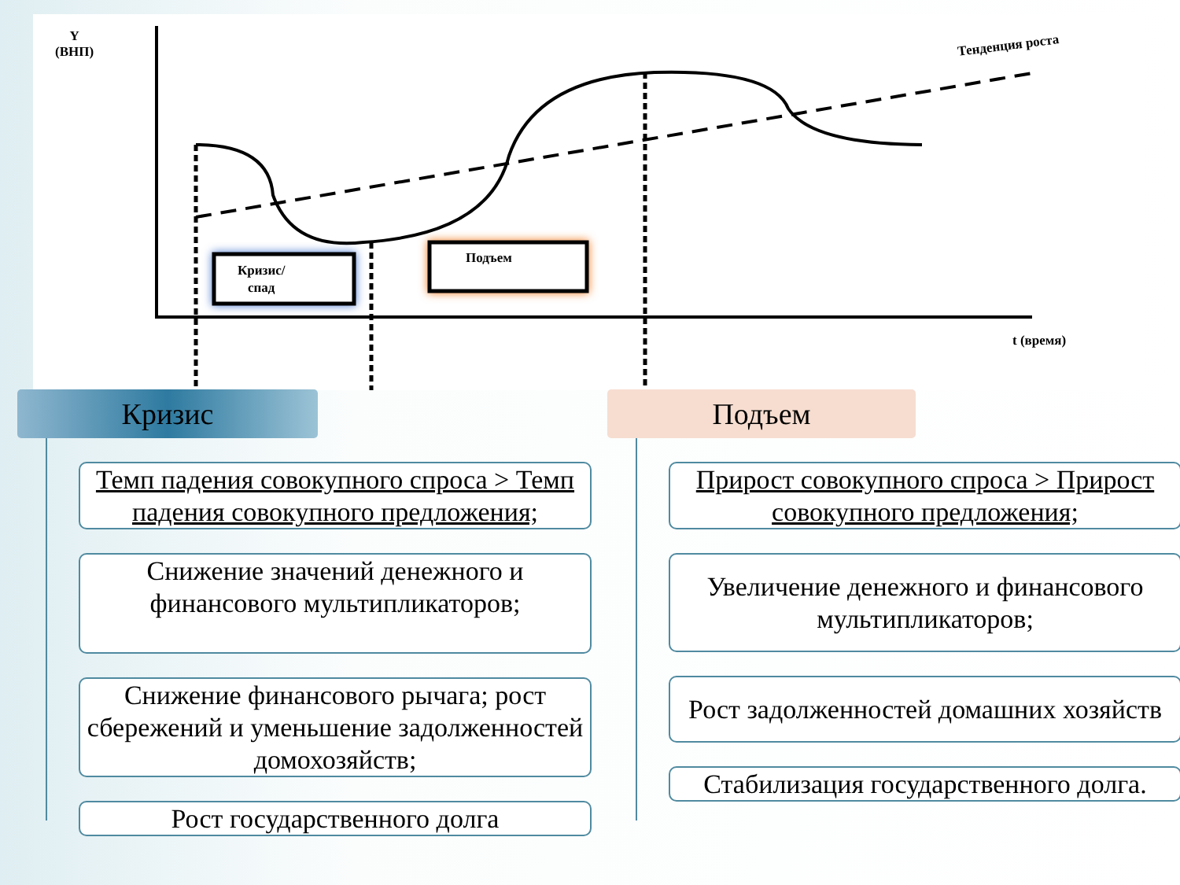Y
(ВНП)
Тенденция роста
Кризис/
спад
Подъем
t (время)
Кризис
Темп падения совокупного спроса > Темп падения совокупного предложения;
Снижение значений денежного и финансового мультипликаторов;
Снижение финансового рычага; рост сбережений и уменьшение задолженностей домохозяйств;
Рост государственного долга
Подъем
Прирост совокупного спроса > Прирост совокупного предложения;
Увеличение денежного и финансового мультипликаторов;
Рост задолженностей домашних хозяйств
Стабилизация государственного долга.